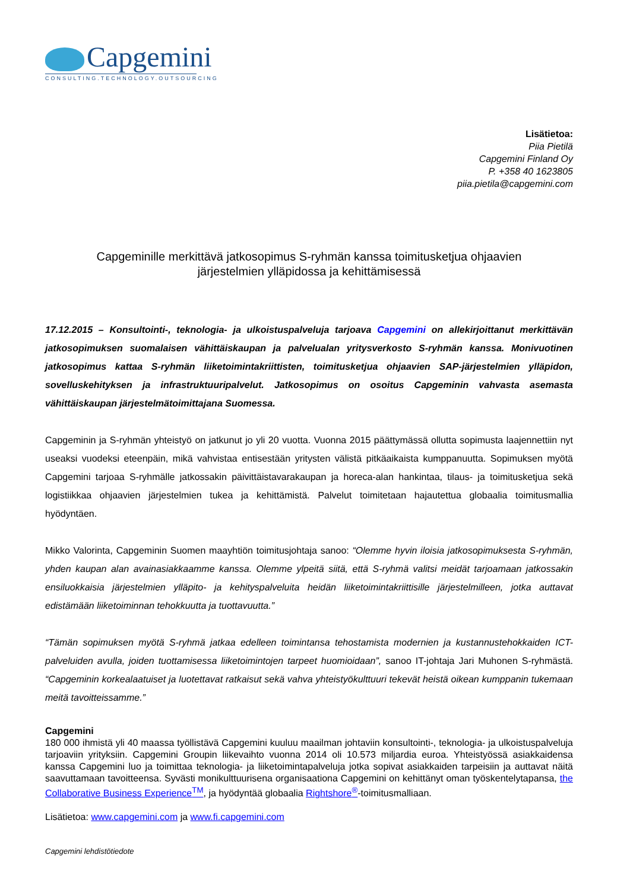Capgemini
CONSULTING.TECHNOLOGY.OUTSOURCING
Lisätietoa:
Piia Pietilä
Capgemini Finland Oy
P. +358 40 1623805
piia.pietila@capgemini.com
Capgeminille merkittävä jatkosopimus S-ryhmän kanssa toimitusketjua ohjaavien
järjestelmien ylläpidossa ja kehittämisessä
17.12.2015 – Konsultointi-, teknologia- ja ulkoistuspalveluja tarjoava Capgemini on allekirjoittanut merkittävän jatkosopimuksen suomalaisen vähittäiskaupan ja palvelualan yritysverkosto S-ryhmän kanssa. Monivuotinen jatkosopimus kattaa S-ryhmän liiketoimintakriittisten, toimitusketjua ohjaavien SAP-järjestelmien ylläpidon, sovelluskehityksen ja infrastruktuuripalvelut. Jatkosopimus on osoitus Capgeminin vahvasta asemasta vähittäiskaupan järjestelmätoimittajana Suomessa.
Capgeminin ja S-ryhmän yhteistyö on jatkunut jo yli 20 vuotta. Vuonna 2015 päättymässä ollutta sopimusta laajennettiin nyt useaksi vuodeksi eteenpäin, mikä vahvistaa entisestään yritysten välistä pitkäaikaista kumppanuutta. Sopimuksen myötä Capgemini tarjoaa S-ryhmälle jatkossakin päivittäistavarakaupan ja horeca-alan hankintaa, tilaus- ja toimitusketjua sekä logistiikkaa ohjaavien järjestelmien tukea ja kehittämistä. Palvelut toimitetaan hajautettua globaalia toimitusmallia hyödyntäen.
Mikko Valorinta, Capgeminin Suomen maayhtiön toimitusjohtaja sanoo: “Olemme hyvin iloisia jatkosopimuksesta S-ryhmän, yhden kaupan alan avainasiakkaamme kanssa. Olemme ylpeitä siitä, että S-ryhmä valitsi meidät tarjoamaan jatkossakin ensiluokkaisia järjestelmien ylläpito- ja kehityspalveluita heidän liiketoimintakriittisille järjestelmilleen, jotka auttavat edistämään liiketoiminnan tehokkuutta ja tuottavuutta.”
“Tämän sopimuksen myötä S-ryhmä jatkaa edelleen toimintansa tehostamista modernien ja kustannustehokkaiden ICT-palveluiden avulla, joiden tuottamisessa liiketoimintojen tarpeet huomioidaan”, sanoo IT-johtaja Jari Muhonen S-ryhmästä. “Capgeminin korkealaatuiset ja luotettavat ratkaisut sekä vahva yhteistyökulttuuri tekevät heistä oikean kumppanin tukemaan meitä tavoitteissamme.”
Capgemini
180 000 ihmistä yli 40 maassa työllistävä Capgemini kuuluu maailman johtaviin konsultointi-, teknologia- ja ulkoistuspalveluja tarjoaviin yrityksiin. Capgemini Groupin liikevaihto vuonna 2014 oli 10.573 miljardia euroa. Yhteistyössä asiakkaidensa kanssa Capgemini luo ja toimittaa teknologia- ja liiketoimintapalveluja jotka sopivat asiakkaiden tarpeisiin ja auttavat näitä saavuttamaan tavoitteensa. Syvästi monikulttuurisena organisaationa Capgemini on kehittänyt oman työskentelytapansa, the Collaborative Business Experience<sup>TM</sup>, ja hyödyntää globaalia Rightshore<sup>®</sup>-toimitusmalliaan.
Lisätietoa: www.capgemini.com ja www.fi.capgemini.com
Capgemini lehdistötiedote